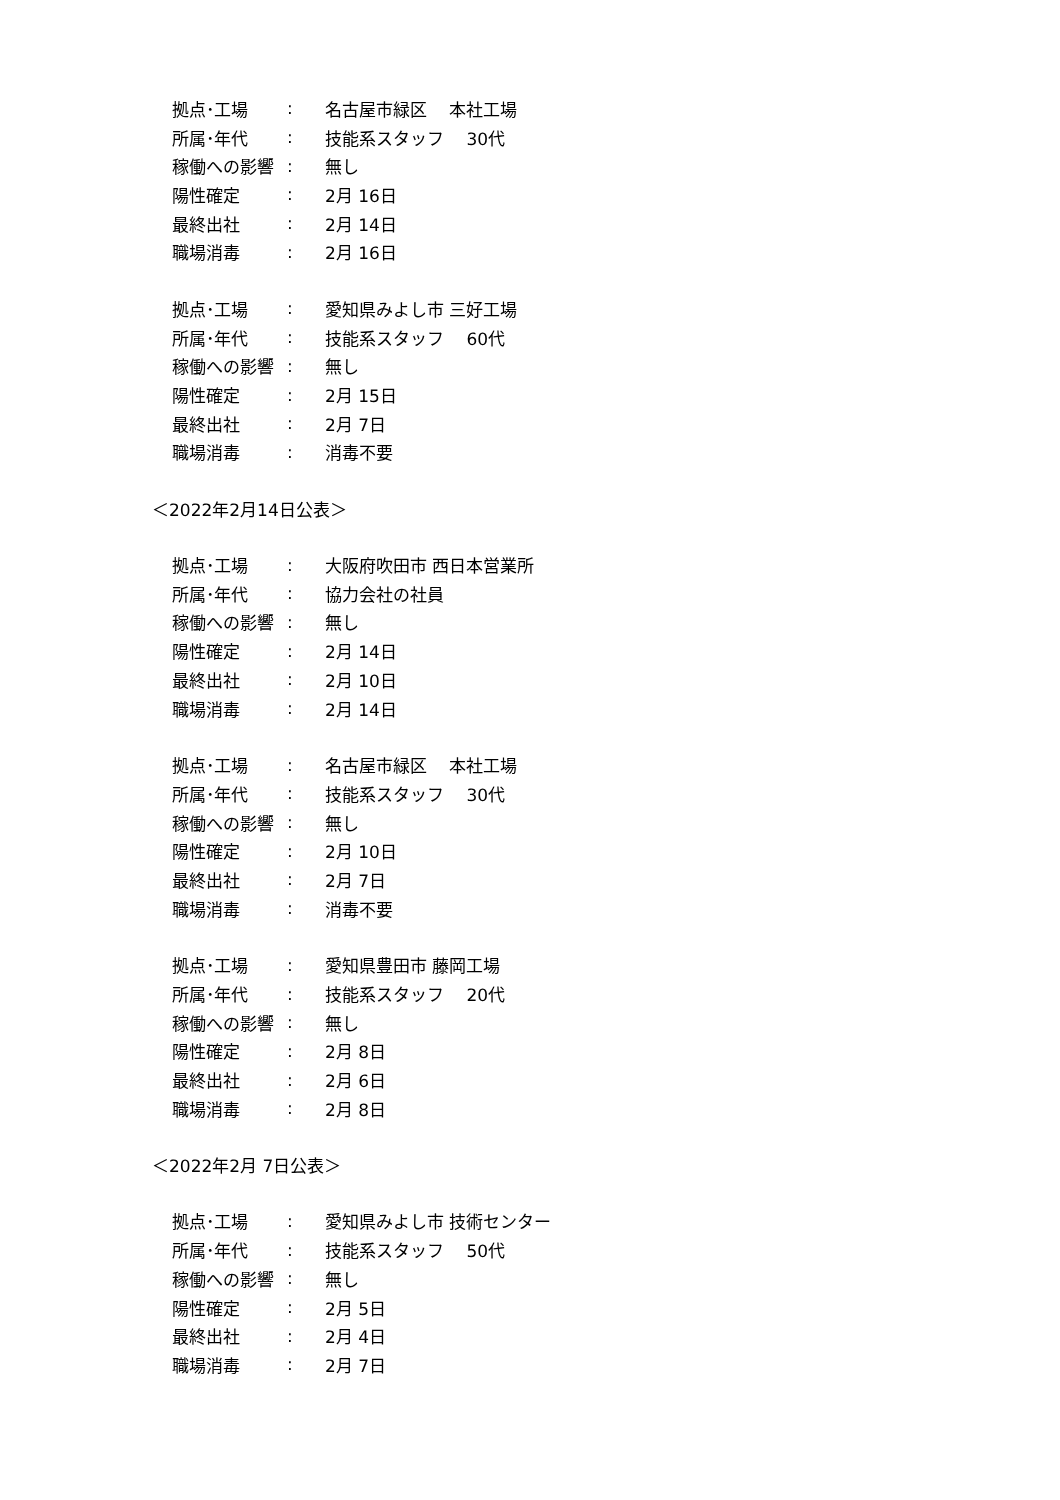拠点･工場: 名古屋市緑区　 本社工場
所属･年代: 技能系スタッフ　 30代
稼働への影響: 無し
陽性確定: 2月 16日
最終出社: 2月 14日
職場消毒: 2月 16日
拠点･工場: 愛知県みよし市 三好工場
所属･年代: 技能系スタッフ　 60代
稼働への影響: 無し
陽性確定: 2月 15日
最終出社: 2月 7日
職場消毒: 消毒不要
＜2022年2月14日公表＞
拠点･工場: 大阪府吹田市 西日本営業所
所属･年代: 協力会社の社員
稼働への影響: 無し
陽性確定: 2月 14日
最終出社: 2月 10日
職場消毒: 2月 14日
拠点･工場: 名古屋市緑区　 本社工場
所属･年代: 技能系スタッフ　 30代
稼働への影響: 無し
陽性確定: 2月 10日
最終出社: 2月 7日
職場消毒: 消毒不要
拠点･工場: 愛知県豊田市 藤岡工場
所属･年代: 技能系スタッフ　 20代
稼働への影響: 無し
陽性確定: 2月 8日
最終出社: 2月 6日
職場消毒: 2月 8日
＜2022年2月 7日公表＞
拠点･工場: 愛知県みよし市 技術センター
所属･年代: 技能系スタッフ　 50代
稼働への影響: 無し
陽性確定: 2月 5日
最終出社: 2月 4日
職場消毒: 2月 7日